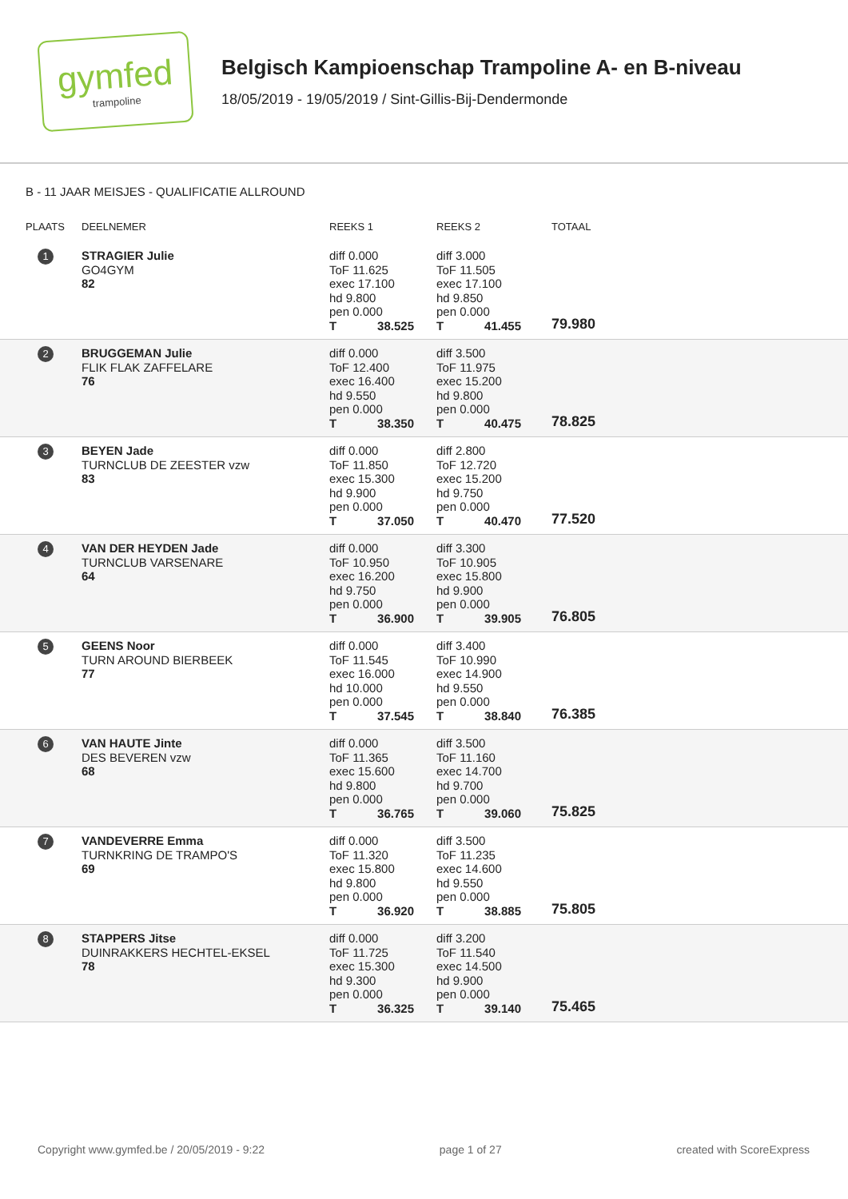gymfed
trampoline
Belgisch Kampioenschap Trampoline A- en B-niveau
18/05/2019 - 19/05/2019 / Sint-Gillis-Bij-Dendermonde
B - 11 JAAR MEISJES - QUALIFICATIE ALLROUND
| PLAATS | DEELNEMER | REEKS 1 | REEKS 2 | TOTAAL |
| --- | --- | --- | --- | --- |
| 1 | STRAGIER Julie GO4GYM 82 | diff 0.000 ToF 11.625 exec 17.100 hd 9.800 pen 0.000 T 38.525 | diff 3.000 ToF 11.505 exec 17.100 hd 9.850 pen 0.000 T 41.455 | 79.980 |
| 2 | BRUGGEMAN Julie FLIK FLAK ZAFFELARE 76 | diff 0.000 ToF 12.400 exec 16.400 hd 9.550 pen 0.000 T 38.350 | diff 3.500 ToF 11.975 exec 15.200 hd 9.800 pen 0.000 T 40.475 | 78.825 |
| 3 | BEYEN Jade TURNCLUB DE ZEESTER vzw 83 | diff 0.000 ToF 11.850 exec 15.300 hd 9.900 pen 0.000 T 37.050 | diff 2.800 ToF 12.720 exec 15.200 hd 9.750 pen 0.000 T 40.470 | 77.520 |
| 4 | VAN DER HEYDEN Jade TURNCLUB VARSENARE 64 | diff 0.000 ToF 10.950 exec 16.200 hd 9.750 pen 0.000 T 36.900 | diff 3.300 ToF 10.905 exec 15.800 hd 9.900 pen 0.000 T 39.905 | 76.805 |
| 5 | GEENS Noor TURN AROUND BIERBEEK 77 | diff 0.000 ToF 11.545 exec 16.000 hd 10.000 pen 0.000 T 37.545 | diff 3.400 ToF 10.990 exec 14.900 hd 9.550 pen 0.000 T 38.840 | 76.385 |
| 6 | VAN HAUTE Jinte DES BEVEREN vzw 68 | diff 0.000 ToF 11.365 exec 15.600 hd 9.800 pen 0.000 T 36.765 | diff 3.500 ToF 11.160 exec 14.700 hd 9.700 pen 0.000 T 39.060 | 75.825 |
| 7 | VANDEVERRE Emma TURNKRING DE TRAMPO'S 69 | diff 0.000 ToF 11.320 exec 15.800 hd 9.800 pen 0.000 T 36.920 | diff 3.500 ToF 11.235 exec 14.600 hd 9.550 pen 0.000 T 38.885 | 75.805 |
| 8 | STAPPERS Jitse DUINRAKKERS HECHTEL-EKSEL 78 | diff 0.000 ToF 11.725 exec 15.300 hd 9.300 pen 0.000 T 36.325 | diff 3.200 ToF 11.540 exec 14.500 hd 9.900 pen 0.000 T 39.140 | 75.465 |
Copyright www.gymfed.be / 20/05/2019 - 9:22 page 1 of 27 created with ScoreExpress